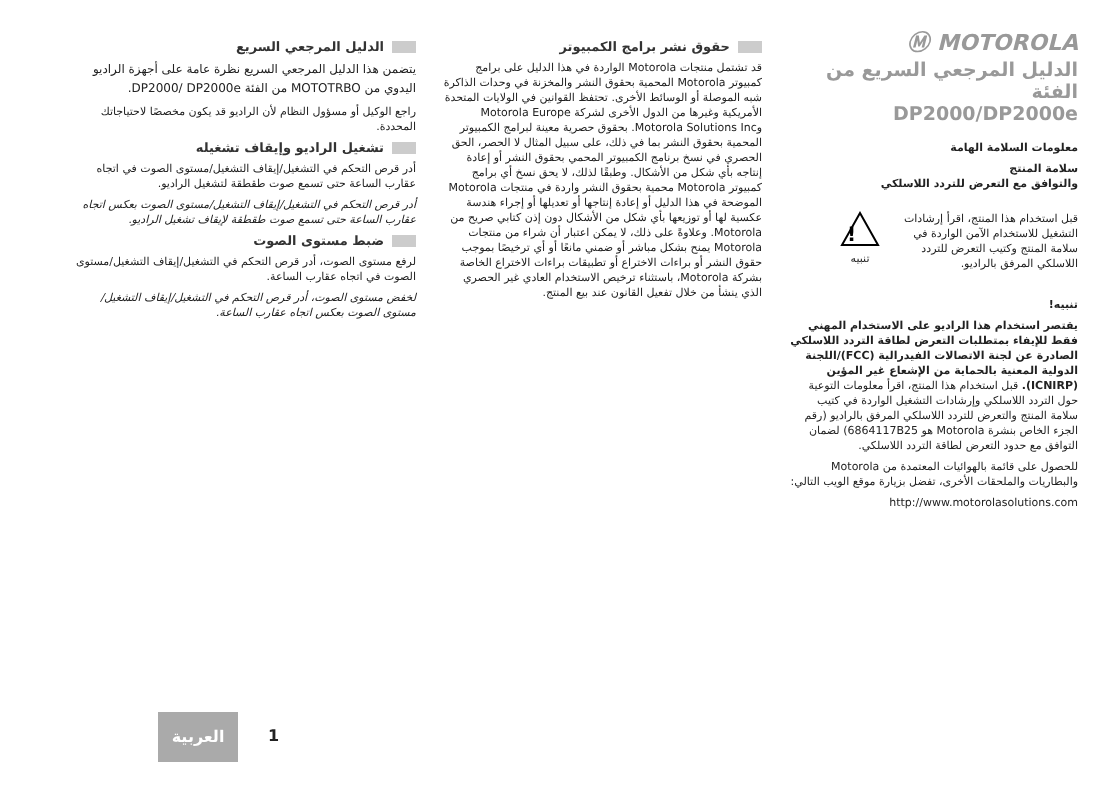Ⓜ MOTOROLA
الدليل المرجعي السريع من الفئة
DP2000/DP2000e
معلومات السلامة الهامة
سلامة المنتج
والتوافق مع التعرض للتردد اللاسلكي
قبل استخدام هذا المنتج، اقرأ إرشادات التشغيل للاستخدام الآمن الواردة في سلامة المنتج وكتيب التعرض للتردد اللاسلكي المرفق بالراديو.
!
تنبيه
تنبيه!
يقتصر استخدام هذا الراديو على الاستخدام المهني فقط للإيفاء بمتطلبات التعرض لطاقة التردد اللاسلكي الصادرة عن لجنة الاتصالات الفيدرالية (FCC)/اللجنة الدولية المعنية بالحماية من الإشعاع غير المؤين (ICNIRP). قبل استخدام هذا المنتج، اقرأ معلومات التوعية حول التردد اللاسلكي وإرشادات التشغيل الواردة في كتيب سلامة المنتج والتعرض للتردد اللاسلكي المرفق بالراديو (رقم الجزء الخاص بنشرة Motorola هو 6864117B25) لضمان التوافق مع حدود التعرض لطاقة التردد اللاسلكي.
للحصول على قائمة بالهوائيات المعتمدة من Motorola والبطاريات والملحقات الأخرى، تفضل بزيارة موقع الويب التالي:
http://www.motorolasolutions.com
حقوق نشر برامج الكمبيوتر
قد تشتمل منتجات Motorola الواردة في هذا الدليل على برامج كمبيوتر Motorola المحمية بحقوق النشر والمخزنة في وحدات الذاكرة شبه الموصلة أو الوسائط الأخرى. تحتفظ القوانين في الولايات المتحدة الأمريكية وغيرها من الدول الأخرى لشركة Motorola Europe وMotorola Solutions Inc. بحقوق حصرية معينة لبرامج الكمبيوتر المحمية بحقوق النشر بما في ذلك، على سبيل المثال لا الحصر، الحق الحصري في نسخ برنامج الكمبيوتر المحمي بحقوق النشر أو إعادة إنتاجه بأي شكل من الأشكال. وطبقًا لذلك، لا يحق نسخ أي برامج كمبيوتر Motorola محمية بحقوق النشر واردة في منتجات Motorola الموضحة في هذا الدليل أو إعادة إنتاجها أو تعديلها أو إجراء هندسة عكسية لها أو توزيعها بأي شكل من الأشكال دون إذن كتابي صريح من Motorola. وعلاوةً على ذلك، لا يمكن اعتبار أن شراء من منتجات Motorola يمنح بشكل مباشر أو ضمني مانعًا أو أي ترخيصًا بموجب حقوق النشر أو براءات الاختراع أو تطبيقات براءات الاختراع الخاصة بشركة Motorola، باستثناء ترخيص الاستخدام العادي غير الحصري الذي ينشأ من خلال تفعيل القانون عند بيع المنتج.
الدليل المرجعي السريع
يتضمن هذا الدليل المرجعي السريع نظرة عامة على أجهزة الراديو اليدوي من MOTOTRBO من الفئة DP2000/ DP2000e.
راجع الوكيل أو مسؤول النظام لأن الراديو قد يكون مخصصًا لاحتياجاتك المحددة.
تشغيل الراديو وإيقاف تشغيله
أدر قرص التحكم في التشغيل/إيقاف التشغيل/مستوى الصوت في اتجاه عقارب الساعة حتى تسمع صوت طقطقة لتشغيل الراديو.
أدر قرص التحكم في التشغيل/إيقاف التشغيل/مستوى الصوت بعكس اتجاه عقارب الساعة حتى تسمع صوت طقطقة لإيقاف تشغيل الراديو.
ضبط مستوى الصوت
لرفع مستوى الصوت، أدر قرص التحكم في التشغيل/إيقاف التشغيل/مستوى الصوت في اتجاه عقارب الساعة.
لخفض مستوى الصوت، أدر قرص التحكم في التشغيل/إيقاف التشغيل/مستوى الصوت بعكس اتجاه عقارب الساعة.
العربية
1